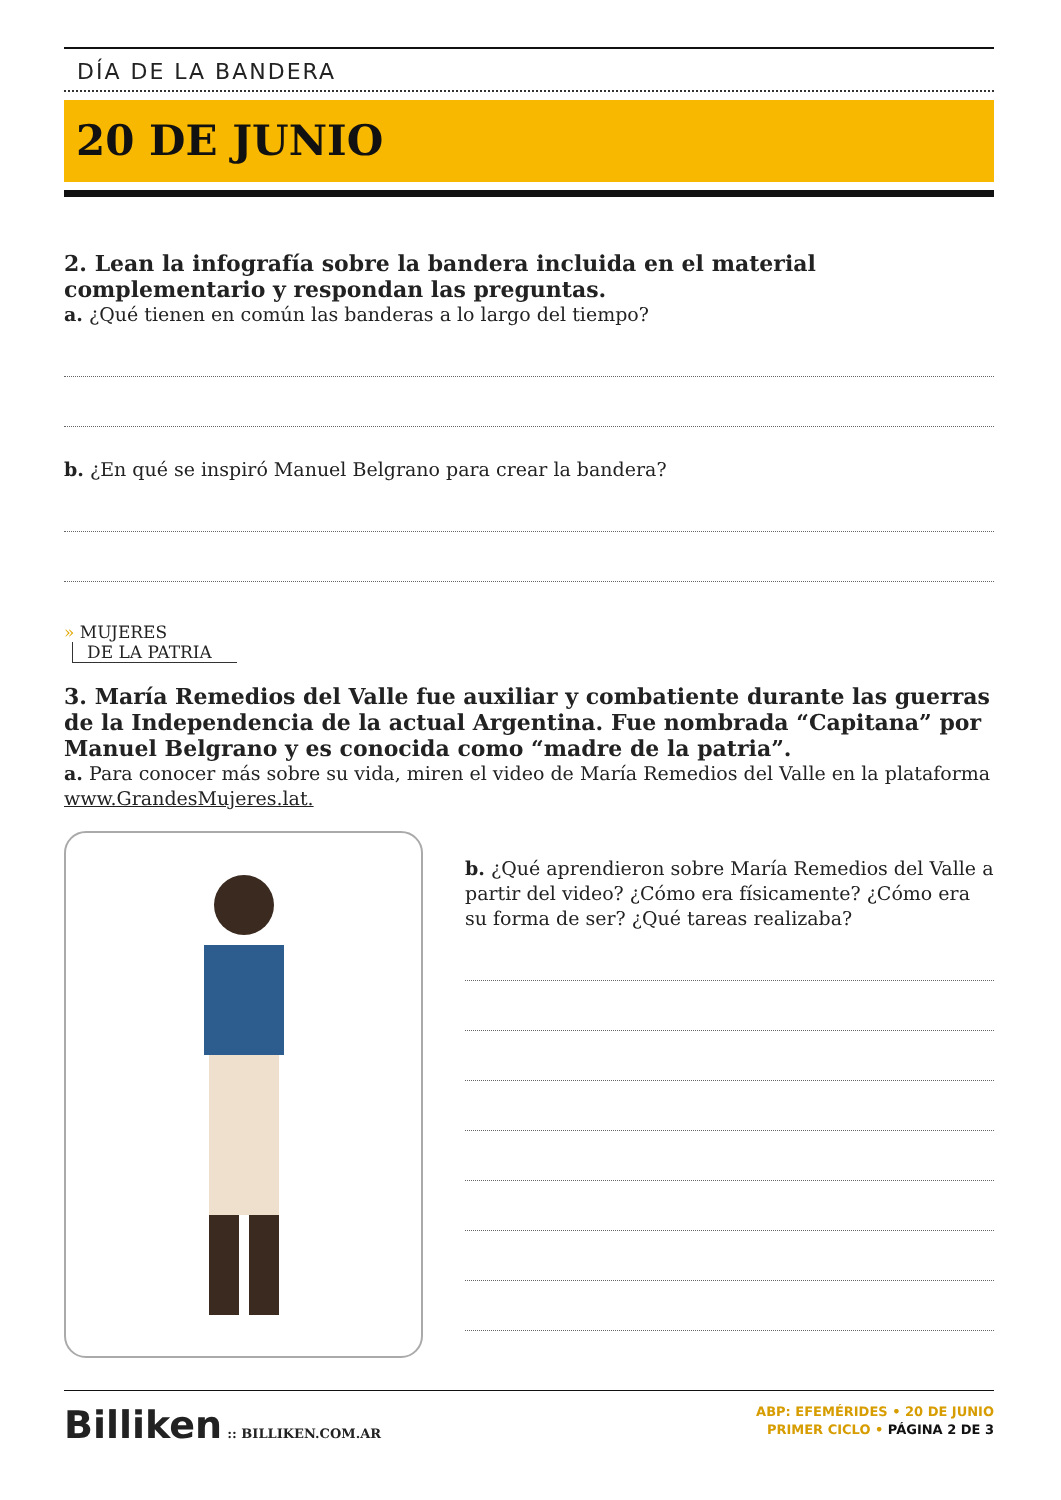DÍA DE LA BANDERA
20 DE JUNIO
2. Lean la infografía sobre la bandera incluida en el material complementario y respondan las preguntas.
a. ¿Qué tienen en común las banderas a lo largo del tiempo?
b. ¿En qué se inspiró Manuel Belgrano para crear la bandera?
» MUJERES
DE LA PATRIA
3. María Remedios del Valle fue auxiliar y combatiente durante las guerras de la Independencia de la actual Argentina. Fue nombrada “Capitana” por Manuel Belgrano y es conocida como “madre de la patria”.
a. Para conocer más sobre su vida, miren el video de María Remedios del Valle en la plataforma www.GrandesMujeres.lat.
b. ¿Qué aprendieron sobre María Remedios del Valle a partir del video? ¿Cómo era físicamente? ¿Cómo era su forma de ser? ¿Qué tareas realizaba?
Billiken :: BILLIKEN.COM.AR
ABP: EFEMÉRIDES • 20 DE JUNIO
PRIMER CICLO • PÁGINA 2 DE 3